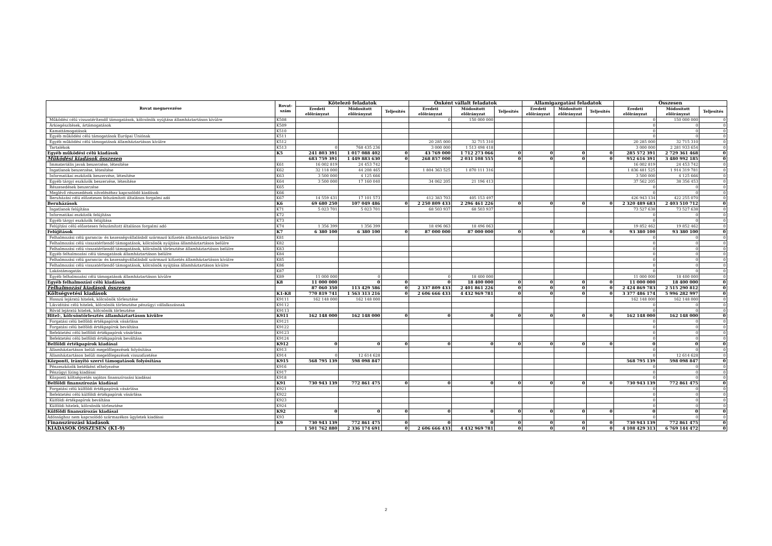| Rovat megnevezése | Rovat- szám | Kötelező feladatok | | | Önként vállalt feladatok | | | Államigazgatási feladatok | | | Összesen | | |
| --- | --- | --- | --- | --- | --- | --- | --- | --- | --- | --- | --- | --- | --- |
| | | Eredeti előirányzat | Módosított előirányzat | Teljesítés | Eredeti előirányzat | Módosított előirányzat | Teljesítés | Eredeti előirányzat | Módosított előirányzat | Teljesítés | Eredeti előirányzat | Módosított előirányzat | Teljesítés |
| Működési célú visszatérítendő támogatások, kölcsönök nyújtása államháztartáson kívülre | K508 | | | | 0 | 150 000 000 | | | | | 0 | 150 000 000 | 0 |
| Árkiegészítések, ártámogatások | K509 | | | | | | | | | | 0 | 0 | 0 |
| Kamattámogatások | K510 | | | | | | | | | | 0 | 0 | 0 |
| Egyéb működési célú támogatások Európai Uniónak | K511 | | | | | | | | | | 0 | 0 | 0 |
| Egyéb működési célú támogatások államháztartáson kívülre | K512 | | | | 20 285 000 | 32 715 310 | | | | | 20 285 000 | 32 715 310 | 0 |
| Tartalékok | K513 | 0 | 768 435 236 | | 3 000 000 | 1 513 498 418 | | | | | 3 000 000 | 2 281 933 654 | 0 |
| Egyéb működési célú kiadások | K5 | 241 803 391 | 1 017 088 402 | 0 | 43 769 000 | 1 712 273 066 | 0 | 0 | 0 | 0 | 285 572 391 | 2 729 361 468 | 0 |
| Működési kiadások összesen | | 683 759 391 | 1 449 883 630 | 0 | 268 857 000 | 2 031 108 555 | 0 | 0 | 0 | 0 | 952 616 391 | 3 480 992 185 | 0 |
| Immateriális javak beszerzése, létesítése | K61 | 16 002 819 | 24 453 742 | | | | | | | | 16 002 819 | 24 453 742 | 0 |
| Ingatlanok beszerzése, létesítése | K62 | 32 118 000 | 44 208 465 | | 1 804 363 525 | 1 870 111 316 | | | | | 1 836 481 525 | 1 914 319 781 | 0 |
| Informatikai eszközök beszerzése, létesítése | K63 | 3 500 000 | 4 125 666 | | | | | | | | 3 500 000 | 4 125 666 | 0 |
| Egyéb tárgyi eszközök beszerzése, létesítése | K64 | 3 500 000 | 17 160 040 | | 34 062 205 | 21 196 413 | | | | | 37 562 205 | 38 356 453 | 0 |
| Részesedések beszerzése | K65 | | | | | | | | | | 0 | 0 | 0 |
| Meglévő részesedések növeléséhez kapcsolódó kiadások | K66 | | | | | | | | | | 0 | 0 | 0 |
| Beruházási célú előzetesen felszámított általános forgalmi adó | K67 | 14 559 431 | 17 101 573 | | 412 383 703 | 405 153 497 | | | | | 426 943 134 | 422 255 070 | 0 |
| Beruházások | K6 | 69 680 250 | 107 049 486 | 0 | 2 250 809 433 | 2 296 461 226 | 0 | 0 | 0 | 0 | 2 320 489 683 | 2 403 510 712 | 0 |
| Ingatlanok felújítása | K71 | 5 023 701 | 5 023 701 | | 68 503 937 | 68 503 937 | | | | | 73 527 638 | 73 527 638 | 0 |
| Informatikai eszközök felújítása | K72 | | | | | | | | | | 0 | 0 | 0 |
| Egyéb tárgyi eszközök felújítása | K73 | | | | | | | | | | 0 | 0 | 0 |
| Felújítási célú előzetesen felszámított általános forgalmi adó | K74 | 1 356 399 | 1 356 399 | | 18 496 063 | 18 496 063 | | | | | 19 852 462 | 19 852 462 | 0 |
| Felújítások | K7 | 6 380 100 | 6 380 100 | 0 | 87 000 000 | 87 000 000 | 0 | 0 | 0 | 0 | 93 380 100 | 93 380 100 | 0 |
| Felhalmozási célú garancia- és kezességvállalásból származó kifizetés államháztartáson belülre | K81 | | | | | | | | | | 0 | 0 | 0 |
| Felhalmozási célú visszatérítendő támogatások, kölcsönök nyújtása államháztartáson belülre | K82 | | | | | | | | | | 0 | 0 | 0 |
| Felhalmozási célú visszatérítendő támogatások, kölcsönök törlesztése államháztartáson belülre | K83 | | | | | | | | | | 0 | 0 | 0 |
| Egyéb felhalmozási célú támogatások államháztartáson belülre | K84 | | | | | | | | | | 0 | 0 | 0 |
| Felhalmozási célú garancia- és kezességvállalásból származó kifizetés államháztartáson kívülre | K85 | | | | | | | | | | 0 | 0 | 0 |
| Felhalmozási célú visszatérítendő támogatások, kölcsönök nyújtása államháztartáson kívülre | K86 | | | | | | | | | | 0 | 0 | 0 |
| Lakástámogatás | K87 | | | | | | | | | | 0 | 0 | 0 |
| Egyéb felhalmozási célú támogatások államháztartáson kívülre | K89 | 11 000 000 | 0 | | 0 | 18 400 000 | | | | | 11 000 000 | 18 400 000 | 0 |
| Egyéb felhalmozási célú kiadások | K8 | 11 000 000 | 0 | 0 | 0 | 18 400 000 | 0 | 0 | 0 | 0 | 11 000 000 | 18 400 000 | 0 |
| Felhalmozási kiadások összesen | | 87 060 350 | 113 429 586 | 0 | 2 337 809 433 | 2 401 861 226 | 0 | 0 | 0 | 0 | 2 424 869 783 | 2 515 290 812 | 0 |
| Költségvetési kiadások | K1-K8 | 770 819 741 | 1 563 313 216 | 0 | 2 606 666 433 | 4 432 969 781 | 0 | 0 | 0 | 0 | 3 377 486 174 | 5 996 282 997 | 0 |
| Hosszú lejáratú hitelek, kölcsönök törlesztése | K9111 | 162 148 000 | 162 148 000 | | | | | | | | 162 148 000 | 162 148 000 | 0 |
| Likviditási célú hitelek, kölcsönök törlesztése pénzügyi vállalkozásnak | K9112 | | | | | | | | | | 0 | 0 | 0 |
| Rövid lejáratú hitelek, kölcsönök törlesztése | K9113 | | | | | | | | | | 0 | 0 | 0 |
| Hitel-, kölcsöntörlesztés államháztartáson kívülre | K911 | 162 148 000 | 162 148 000 | 0 | 0 | 0 | 0 | 0 | 0 | 0 | 162 148 000 | 162 148 000 | 0 |
| Forgatási célú belföldi értékpapírok vásárlása | K9121 | | | | | | | | | | 0 | 0 | 0 |
| Forgatási célú belföldi értékpapírok beváltása | K9122 | | | | | | | | | | 0 | 0 | 0 |
| Befektetési célú belföldi értékpapírok vásárlása | K9123 | | | | | | | | | | 0 | 0 | 0 |
| Befektetési célú belföldi értékpapírok beváltása | K9124 | | | | | | | | | | 0 | 0 | 0 |
| Belföldi értékpapírok kiadásai | K912 | 0 | 0 | 0 | 0 | 0 | 0 | 0 | 0 | 0 | 0 | 0 | 0 |
| Államháztartáson belüli megelőlegezések folyósítása | K913 | | | | | | | | | | 0 | 0 | 0 |
| Államháztartáson belüli megelőlegezések visszafizetése | K914 | 0 | 12 614 628 | | | | | | | | 0 | 12 614 628 | 0 |
| Központi, irányító szervi támogatások folyósítása | K915 | 568 795 139 | 598 098 847 | | | | | | | | 568 795 139 | 598 098 847 | 0 |
| Pénzeszközök betétként elhelyezése | K916 | | | | | | | | | | 0 | 0 | 0 |
| Pénzügyi lízing kiadásai | K917 | | | | | | | | | | 0 | 0 | 0 |
| Központi költségvetés sajátos finanszírozási kiadásai | K918 | | | | | | | | | | 0 | 0 | 0 |
| Belföldi finanszírozás kiadásai | K91 | 730 943 139 | 772 861 475 | 0 | 0 | 0 | 0 | 0 | 0 | 0 | 730 943 139 | 772 861 475 | 0 |
| Forgatási célú külföldi értékpapírok vásárlása | K921 | | | | | | | | | | 0 | 0 | 0 |
| Befektetési célú külföldi értékpapírok vásárlása | K922 | | | | | | | | | | 0 | 0 | 0 |
| Külföldi értékpapírok beváltása | K923 | | | | | | | | | | 0 | 0 | 0 |
| Külföldi hitelek, kölcsönök törlesztése | K924 | | | | | | | | | | 0 | 0 | 0 |
| Külföldi finanszírozás kiadásai | K92 | 0 | 0 | 0 | 0 | 0 | 0 | 0 | 0 | 0 | 0 | 0 | 0 |
| Adóssághoz nem kapcsolódó származékos ügyletek kiadásai | K93 | | | | | | | | | | 0 | 0 | 0 |
| Finanszírozási kiadások | K9 | 730 943 139 | 772 861 475 | 0 | 0 | 0 | 0 | 0 | 0 | 0 | 730 943 139 | 772 861 475 | 0 |
| KIADÁSOK ÖSSZESEN (K1-9) | | 1 501 762 880 | 2 336 174 691 | 0 | 2 606 666 433 | 4 432 969 781 | 0 | 0 | 0 | 0 | 4 108 429 313 | 6 769 144 472 | 0 |
2